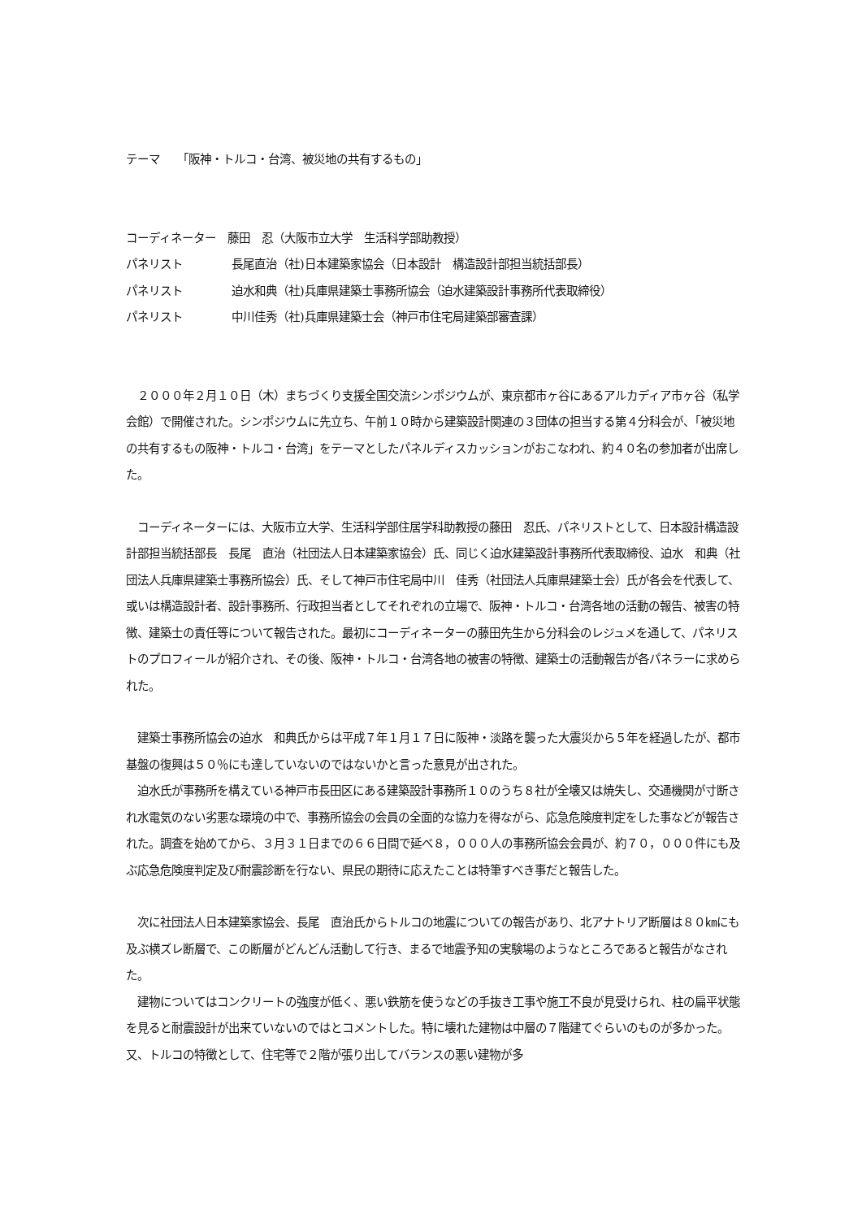テーマ　　「阪神・トルコ・台湾、被災地の共有するもの」
コーディネーター　藤田　忍（大阪市立大学　生活科学部助教授）
パネリスト 長尾直治（社)日本建築家協会（日本設計　構造設計部担当統括部長）
パネリスト 迫水和典（社)兵庫県建築士事務所協会（迫水建築設計事務所代表取締役）
パネリスト 中川佳秀（社)兵庫県建築士会（神戸市住宅局建築部審査課）
　２０００年２月１０日（木）まちづくり支援全国交流シンポジウムが、東京都市ヶ谷にあるアルカディア市ヶ谷（私学会館）で開催された。シンポジウムに先立ち、午前１０時から建築設計関連の３団体の担当する第４分科会が、「被災地の共有するもの阪神・トルコ・台湾」をテーマとしたパネルディスカッションがおこなわれ、約４０名の参加者が出席した。
　コーディネーターには、大阪市立大学、生活科学部住居学科助教授の藤田　忍氏、パネリストとして、日本設計構造設計部担当統括部長　長尾　直治（社団法人日本建築家協会）氏、同じく迫水建築設計事務所代表取締役、迫水　和典（社団法人兵庫県建築士事務所協会）氏、そして神戸市住宅局中川　佳秀（社団法人兵庫県建築士会）氏が各会を代表して、或いは構造設計者、設計事務所、行政担当者としてそれぞれの立場で、阪神・トルコ・台湾各地の活動の報告、被害の特徴、建築士の責任等について報告された。最初にコーディネーターの藤田先生から分科会のレジュメを通して、パネリストのプロフィールが紹介され、その後、阪神・トルコ・台湾各地の被害の特徴、建築士の活動報告が各パネラーに求められた。
　建築士事務所協会の迫水　和典氏からは平成７年１月１７日に阪神・淡路を襲った大震災から５年を経過したが、都市基盤の復興は５０％にも達していないのではないかと言った意見が出された。
　迫水氏が事務所を構えている神戸市長田区にある建築設計事務所１０のうち８社が全壊又は焼失し、交通機関が寸断され水電気のない劣悪な環境の中で、事務所協会の会員の全面的な協力を得ながら、応急危険度判定をした事などが報告された。調査を始めてから、３月３１日までの６６日間で延べ８，０００人の事務所協会会員が、約７０，０００件にも及ぶ応急危険度判定及び耐震診断を行ない、県民の期待に応えたことは特筆すべき事だと報告した。
　次に社団法人日本建築家協会、長尾　直治氏からトルコの地震についての報告があり、北アナトリア断層は８０㎞にも及ぶ横ズレ断層で、この断層がどんどん活動して行き、まるで地震予知の実験場のようなところであると報告がなされた。
　建物についてはコンクリートの強度が低く、悪い鉄筋を使うなどの手抜き工事や施工不良が見受けられ、柱の扁平状態を見ると耐震設計が出来ていないのではとコメントした。特に壊れた建物は中層の７階建てぐらいのものが多かった。又、トルコの特徴として、住宅等で２階が張り出してバランスの悪い建物が多